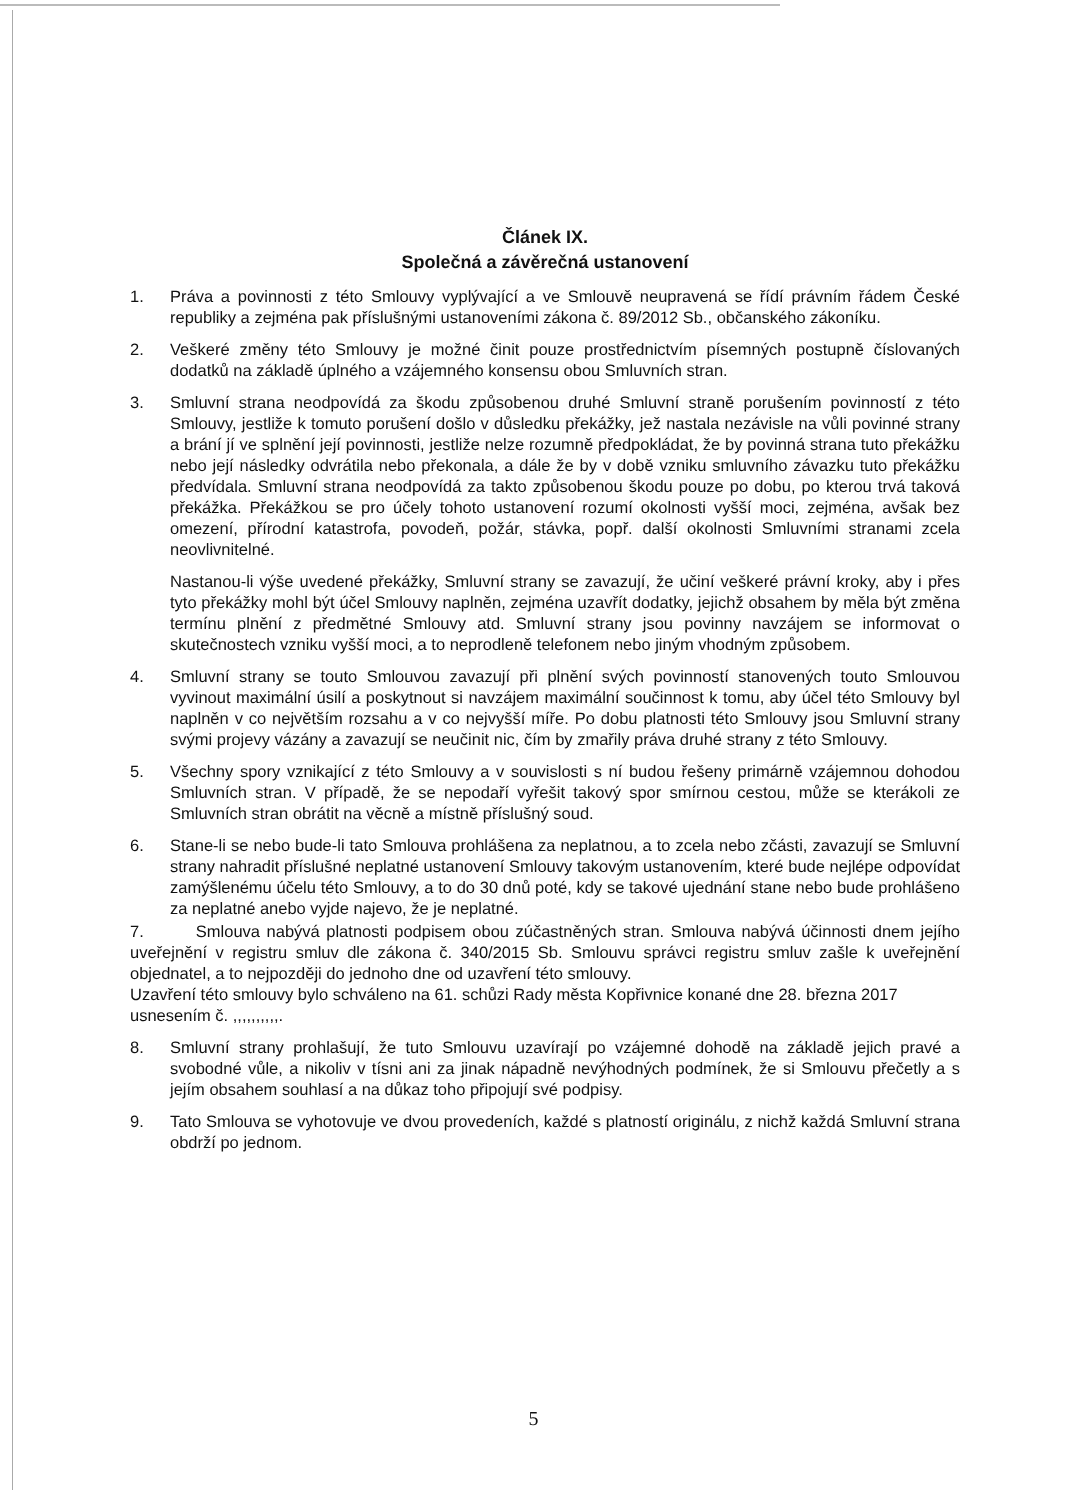Článek IX.
Společná a závěrečná ustanovení
1. Práva a povinnosti z této Smlouvy vyplývající a ve Smlouvě neupravená se řídí právním řádem České republiky a zejména pak příslušnými ustanoveními zákona č. 89/2012 Sb., občanského zákoníku.
2. Veškeré změny této Smlouvy je možné činit pouze prostřednictvím písemných postupně číslovaných dodatků na základě úplného a vzájemného konsensu obou Smluvních stran.
3. Smluvní strana neodpovídá za škodu způsobenou druhé Smluvní straně porušením povinností z této Smlouvy, jestliže k tomuto porušení došlo v důsledku překážky, jež nastala nezávisle na vůli povinné strany a brání jí ve splnění její povinnosti, jestliže nelze rozumně předpokládat, že by povinná strana tuto překážku nebo její následky odvrátila nebo překonala, a dále že by v době vzniku smluvního závazku tuto překážku předvídala. Smluvní strana neodpovídá za takto způsobenou škodu pouze po dobu, po kterou trvá taková překážka. Překážkou se pro účely tohoto ustanovení rozumí okolnosti vyšší moci, zejména, avšak bez omezení, přírodní katastrofa, povodeň, požár, stávka, popř. další okolnosti Smluvními stranami zcela neovlivnitelné.
Nastanou-li výše uvedené překážky, Smluvní strany se zavazují, že učiní veškeré právní kroky, aby i přes tyto překážky mohl být účel Smlouvy naplněn, zejména uzavřít dodatky, jejichž obsahem by měla být změna termínu plnění z předmětné Smlouvy atd. Smluvní strany jsou povinny navzájem se informovat o skutečnostech vzniku vyšší moci, a to neprodleně telefonem nebo jiným vhodným způsobem.
4. Smluvní strany se touto Smlouvou zavazují při plnění svých povinností stanovených touto Smlouvou vyvinout maximální úsilí a poskytnout si navzájem maximální součinnost k tomu, aby účel této Smlouvy byl naplněn v co největším rozsahu a v co nejvyšší míře. Po dobu platnosti této Smlouvy jsou Smluvní strany svými projevy vázány a zavazují se neučinit nic, čím by zmařily práva druhé strany z této Smlouvy.
5. Všechny spory vznikající z této Smlouvy a v souvislosti s ní budou řešeny primárně vzájemnou dohodou Smluvních stran. V případě, že se nepodaří vyřešit takový spor smírnou cestou, může se kterákoli ze Smluvních stran obrátit na věcně a místně příslušný soud.
6. Stane-li se nebo bude-li tato Smlouva prohlášena za neplatnou, a to zcela nebo zčásti, zavazují se Smluvní strany nahradit příslušné neplatné ustanovení Smlouvy takovým ustanovením, které bude nejlépe odpovídat zamýšlenému účelu této Smlouvy, a to do 30 dnů poté, kdy se takové ujednání stane nebo bude prohlášeno za neplatné anebo vyjde najevo, že je neplatné.
7. Smlouva nabývá platnosti podpisem obou zúčastněných stran. Smlouva nabývá účinnosti dnem jejího uveřejnění v registru smluv dle zákona č. 340/2015 Sb. Smlouvu správci registru smluv zašle k uveřejnění objednatel, a to nejpozději do jednoho dne od uzavření této smlouvy.
Uzavření této smlouvy bylo schváleno na 61. schůzi Rady města Kopřivnice konané dne 28. března 2017 usnesením č. ,,,,,,,,,,.
8. Smluvní strany prohlašují, že tuto Smlouvu uzavírají po vzájemné dohodě na základě jejich pravé a svobodné vůle, a nikoliv v tísni ani za jinak nápadně nevýhodných podmínek, že si Smlouvu přečetly a s jejím obsahem souhlasí a na důkaz toho připojují své podpisy.
9. Tato Smlouva se vyhotovuje ve dvou provedeních, každé s platností originálu, z nichž každá Smluvní strana obdrží po jednom.
5